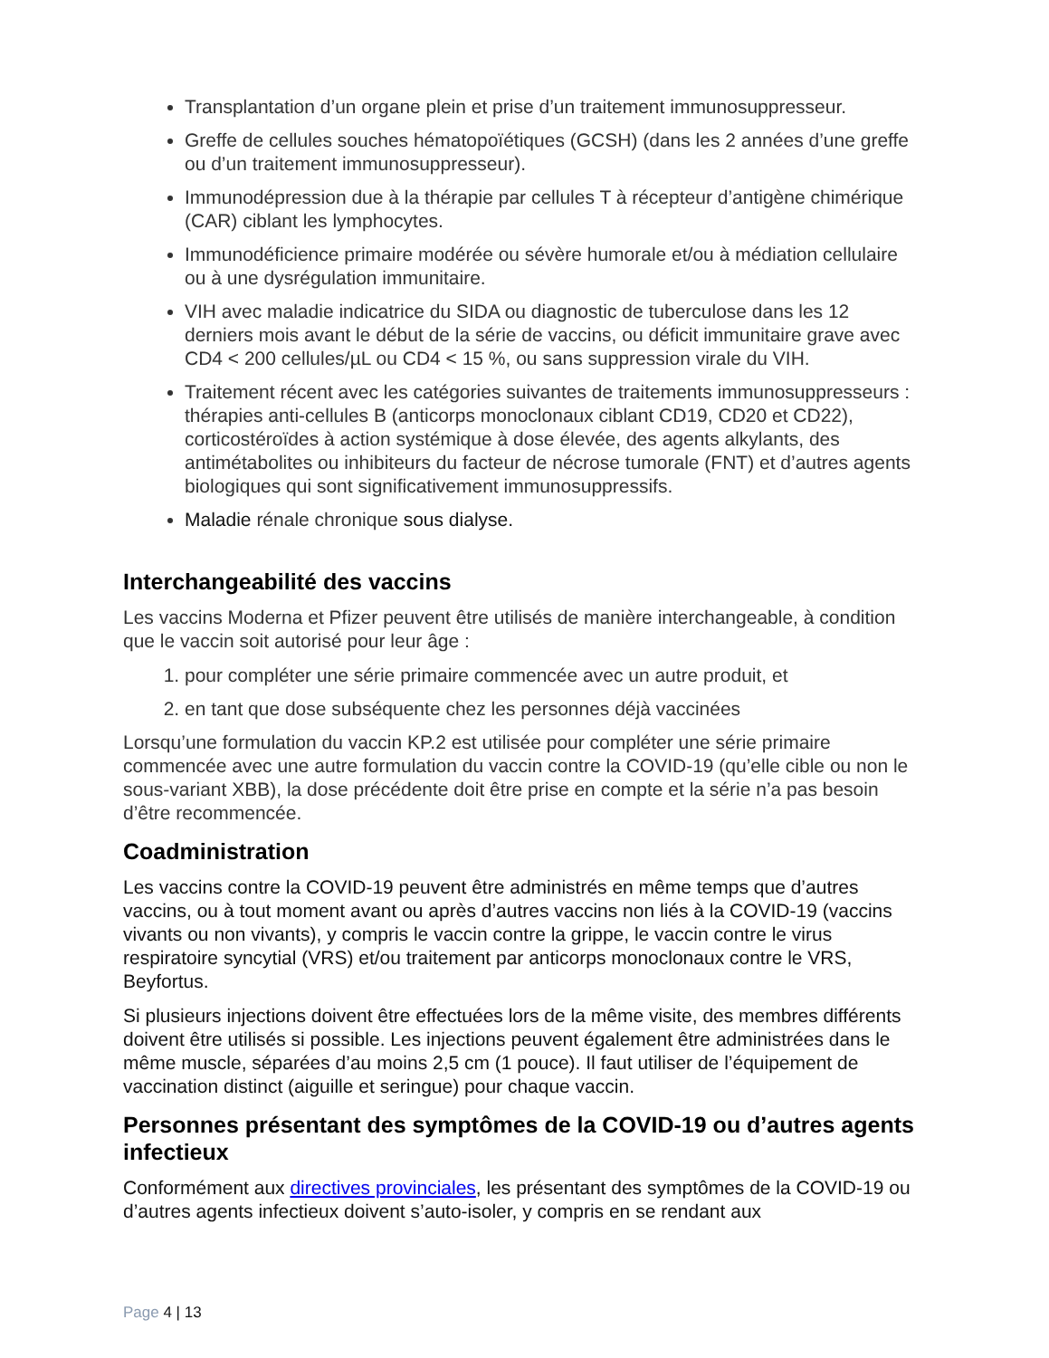Transplantation d’un organe plein et prise d’un traitement immunosuppresseur.
Greffe de cellules souches hématopoïétiques (GCSH) (dans les 2 années d’une greffe ou d’un traitement immunosuppresseur).
Immunodépression due à la thérapie par cellules T à récepteur d’antigène chimérique (CAR) ciblant les lymphocytes.
Immunodéficience primaire modérée ou sévère humorale et/ou à médiation cellulaire ou à une dysrégulation immunitaire.
VIH avec maladie indicatrice du SIDA ou diagnostic de tuberculose dans les 12 derniers mois avant le début de la série de vaccins, ou déficit immunitaire grave avec CD4 < 200 cellules/µL ou CD4 < 15 %, ou sans suppression virale du VIH.
Traitement récent avec les catégories suivantes de traitements immunosuppresseurs : thérapies anti-cellules B (anticorps monoclonaux ciblant CD19, CD20 et CD22), corticostéroïdes à action systémique à dose élevée, des agents alkylants, des antimétabolites ou inhibiteurs du facteur de nécrose tumorale (FNT) et d’autres agents biologiques qui sont significativement immunosuppressifs.
Maladie rénale chronique sous dialyse.
Interchangeabilité des vaccins
Les vaccins Moderna et Pfizer peuvent être utilisés de manière interchangeable, à condition que le vaccin soit autorisé pour leur âge :
1. pour compléter une série primaire commencée avec un autre produit, et
2. en tant que dose subséquente chez les personnes déjà vaccinées
Lorsqu’une formulation du vaccin KP.2 est utilisée pour compléter une série primaire commencée avec une autre formulation du vaccin contre la COVID-19 (qu’elle cible ou non le sous-variant XBB), la dose précédente doit être prise en compte et la série n’a pas besoin d’être recommencée.
Coadministration
Les vaccins contre la COVID-19 peuvent être administrés en même temps que d’autres vaccins, ou à tout moment avant ou après d’autres vaccins non liés à la COVID-19 (vaccins vivants ou non vivants), y compris le vaccin contre la grippe, le vaccin contre le virus respiratoire syncytial (VRS) et/ou traitement par anticorps monoclonaux contre le VRS, Beyfortus.
Si plusieurs injections doivent être effectuées lors de la même visite, des membres différents doivent être utilisés si possible. Les injections peuvent également être administrées dans le même muscle, séparées d’au moins 2,5 cm (1 pouce). Il faut utiliser de l’équipement de vaccination distinct (aiguille et seringue) pour chaque vaccin.
Personnes présentant des symptômes de la COVID-19 ou d’autres agents infectieux
Conformément aux directives provinciales, les présentant des symptômes de la COVID-19 ou d’autres agents infectieux doivent s’auto-isoler, y compris en se rendant aux
Page 4 | 13